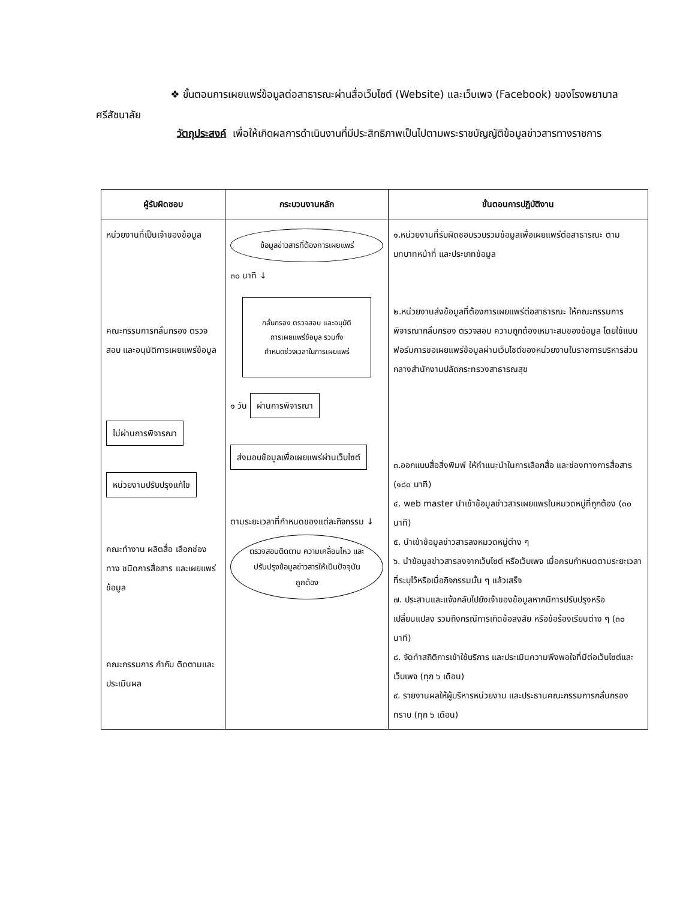❖ ขั้นตอนการเผยแพร่ข้อมูลต่อสาธารณะผ่านสื่อเว็บไซต์ (Website) และเว็บเพจ (Facebook) ของโรงพยาบาลศรีสัชนาลัย
วัตถุประสงค์ เพื่อให้เกิดผลการดำเนินงานที่มีประสิทธิภาพเป็นไปตามพระราชบัญญัติข้อมูลข่าวสารทางราชการ
| ผู้รับผิดชอบ | กระบวนงานหลัก | ขั้นตอนการปฏิบัติงาน |
| --- | --- | --- |
| หน่วยงานที่เป็นเจ้าของข้อมูล คณะกรรมการกลั่นกรอง ตรวจสอบ และอนุมัติการเผยแพร่ข้อมูล ไม่ผ่านการพิจารณา หน่วยงานปรับปรุงแก้ไข คณะทำงาน ผลิตสื่อ เลือกช่องทาง ชนิดการสื่อสาร และเผยแพร่ข้อมูล คณะกรรมการ กำกับ ติดตามและประเมินผล | ข้อมูลข่าวสารที่ต้องการเผยแพร่ ๓๐ นาที ↓ กลั่นกรอง ตรวจสอบ และอนุมัติการเผยแพร่ข้อมูล รวมทั้งกำหนดช่วงเวลาในการเผยแพร่ ๑ วัน ผ่านการพิจารณา ส่งมอบข้อมูลเพื่อเผยแพร่ผ่านเว็บไซต์ ตามระยะเวลาที่กำหนดของแต่ละกิจกรรม ↓ ตรวจสอบติดตาม ความเคลื่อนไหว และปรับปรุงข้อมูลข่าวสารให้เป็นปัจจุบัน ถูกต้อง | ๑.หน่วยงานที่รับผิดชอบรวบรวมข้อมูลเพื่อเผยแพร่ต่อสาธารณะ ตามบทบาทหน้าที่ และประเภทข้อมูล ๒.หน่วยงานส่งข้อมูลที่ต้องการเผยแพร่ต่อสาธารณะ ให้คณะกรรมการพิจารณากลั่นกรอง ตรวจสอบ ความถูกต้องเหมาะสมของข้อมูล โดยใช้แบบฟอร์มการขอเผยแพร่ข้อมูลผ่านเว็บไซต์ของหน่วยงานในราชการบริหารส่วนกลางสำนักงานปลัดกระทรวงสาธารณสุข ๓.ออกแบบสื่อสิ่งพิมพ์ ให้คำแนะนำในการเลือกสื่อ และช่องทางการสื่อสาร (๑๘๐ นาที) ๔. web master นำเข้าข้อมูลข่าวสารเผยแพรในหมวดหมู่ที่ถูกต้อง (๓๐ นาที) ๕. นำเข้าข้อมูลข่าวสารลงหมวดหมู่ต่าง ๆ ๖. นำข้อมูลข่าวสารลงจากเว็บไซต์ หรือเว็บเพจ เมื่อครบกำหนดตามระยะเวลาที่ระบุไว้หรือเมื่อกิจกรรมนั้น ๆ แล้วเสร็จ ๗. ประสานและแจ้งกลับไปยังเจ้าของข้อมูลหากมีการปรับปรุงหรือเปลี่ยนแปลง รวมถึงกรณีการเกิดข้อสงสัย หรือข้อร้องเรียนต่าง ๆ (๓๐ นาที) ๘. จัดทำสถิติการเข้าใช้บริการ และประเมินความพึงพอใจที่มีต่อเว็บไซต์และเว็บเพจ (ทุก ๖ เดือน) ๙. รายงานผลให้ผู้บริหารหน่วยงาน และประธานคณะกรรมการกลั่นกรองทราบ (ทุก ๖ เดือน) |